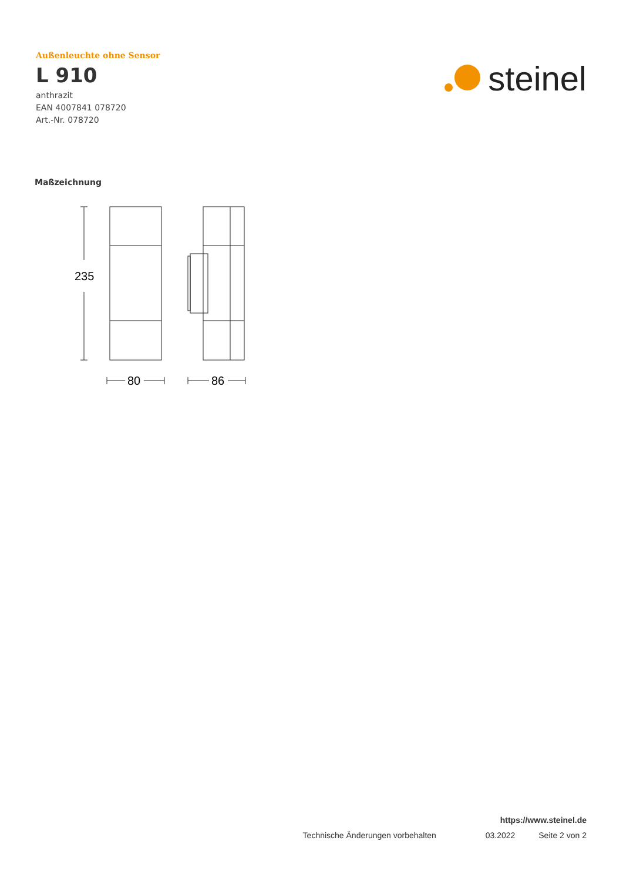Außenleuchte ohne Sensor
L 910
anthrazit
EAN 4007841 078720
Art.-Nr. 078720
steinel
Maßzeichnung
235
80
86
https://www.steinel.de
Technische Änderungen vorbehalten 03.2022 Seite 2 von 2